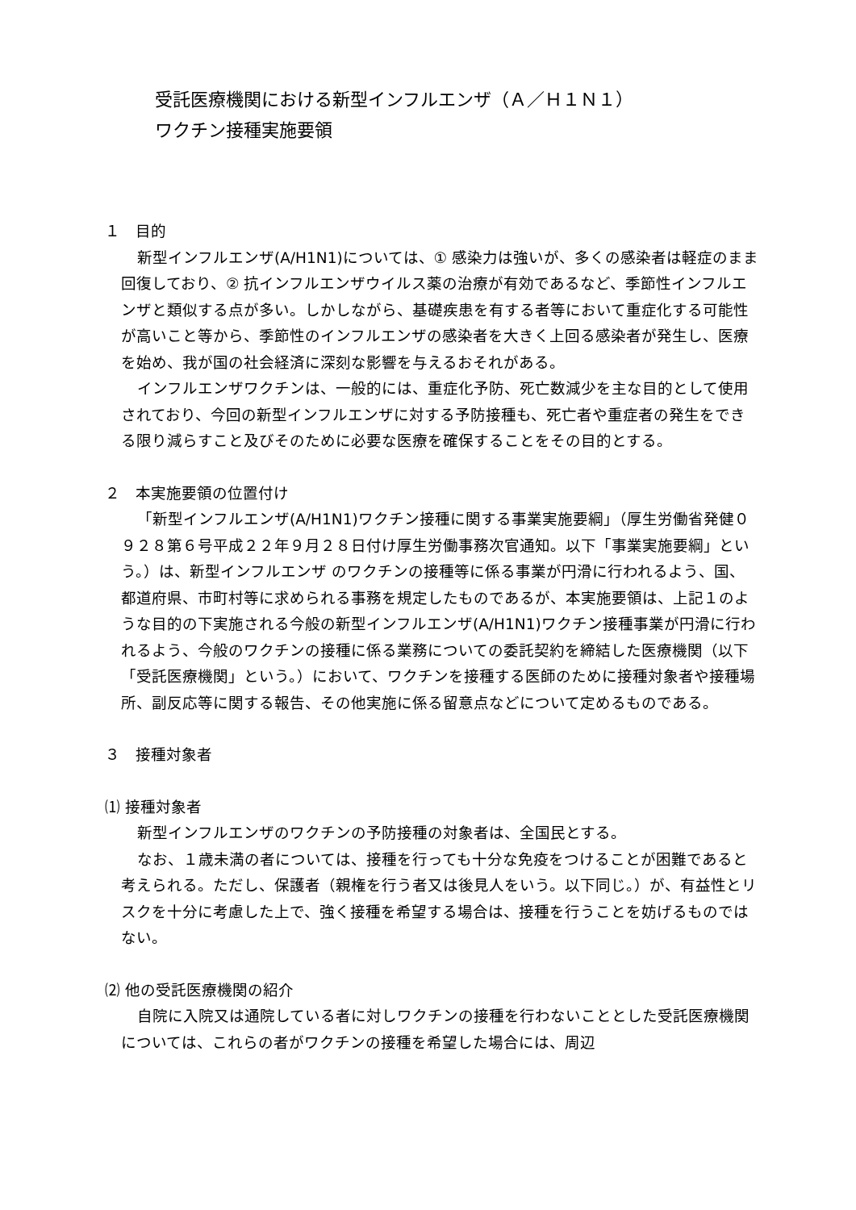受託医療機関における新型インフルエンザ（Ａ／Ｈ１Ｎ１）
ワクチン接種実施要領
１　目的
新型インフルエンザ(A/H1N1)については、① 感染力は強いが、多くの感染者は軽症のまま回復しており、② 抗インフルエンザウイルス薬の治療が有効であるなど、季節性インフルエンザと類似する点が多い。しかしながら、基礎疾患を有する者等において重症化する可能性が高いこと等から、季節性のインフルエンザの感染者を大きく上回る感染者が発生し、医療を始め、我が国の社会経済に深刻な影響を与えるおそれがある。
インフルエンザワクチンは、一般的には、重症化予防、死亡数減少を主な目的として使用されており、今回の新型インフルエンザに対する予防接種も、死亡者や重症者の発生をできる限り減らすこと及びそのために必要な医療を確保することをその目的とする。
２　本実施要領の位置付け
「新型インフルエンザ(A/H1N1)ワクチン接種に関する事業実施要綱」（厚生労働省発健０９２８第６号平成２２年９月２８日付け厚生労働事務次官通知。以下「事業実施要綱」という。）は、新型インフルエンザ のワクチンの接種等に係る事業が円滑に行われるよう、国、都道府県、市町村等に求められる事務を規定したものであるが、本実施要領は、上記１のような目的の下実施される今般の新型インフルエンザ(A/H1N1)ワクチン接種事業が円滑に行われるよう、今般のワクチンの接種に係る業務についての委託契約を締結した医療機関（以下「受託医療機関」という。）において、ワクチンを接種する医師のために接種対象者や接種場所、副反応等に関する報告、その他実施に係る留意点などについて定めるものである。
３　接種対象者
⑴ 接種対象者
新型インフルエンザのワクチンの予防接種の対象者は、全国民とする。
なお、１歳未満の者については、接種を行っても十分な免疫をつけることが困難であると考えられる。ただし、保護者（親権を行う者又は後見人をいう。以下同じ。）が、有益性とリスクを十分に考慮した上で、強く接種を希望する場合は、接種を行うことを妨げるものではない。
⑵ 他の受託医療機関の紹介
自院に入院又は通院している者に対しワクチンの接種を行わないこととした受託医療機関については、これらの者がワクチンの接種を希望した場合には、周辺